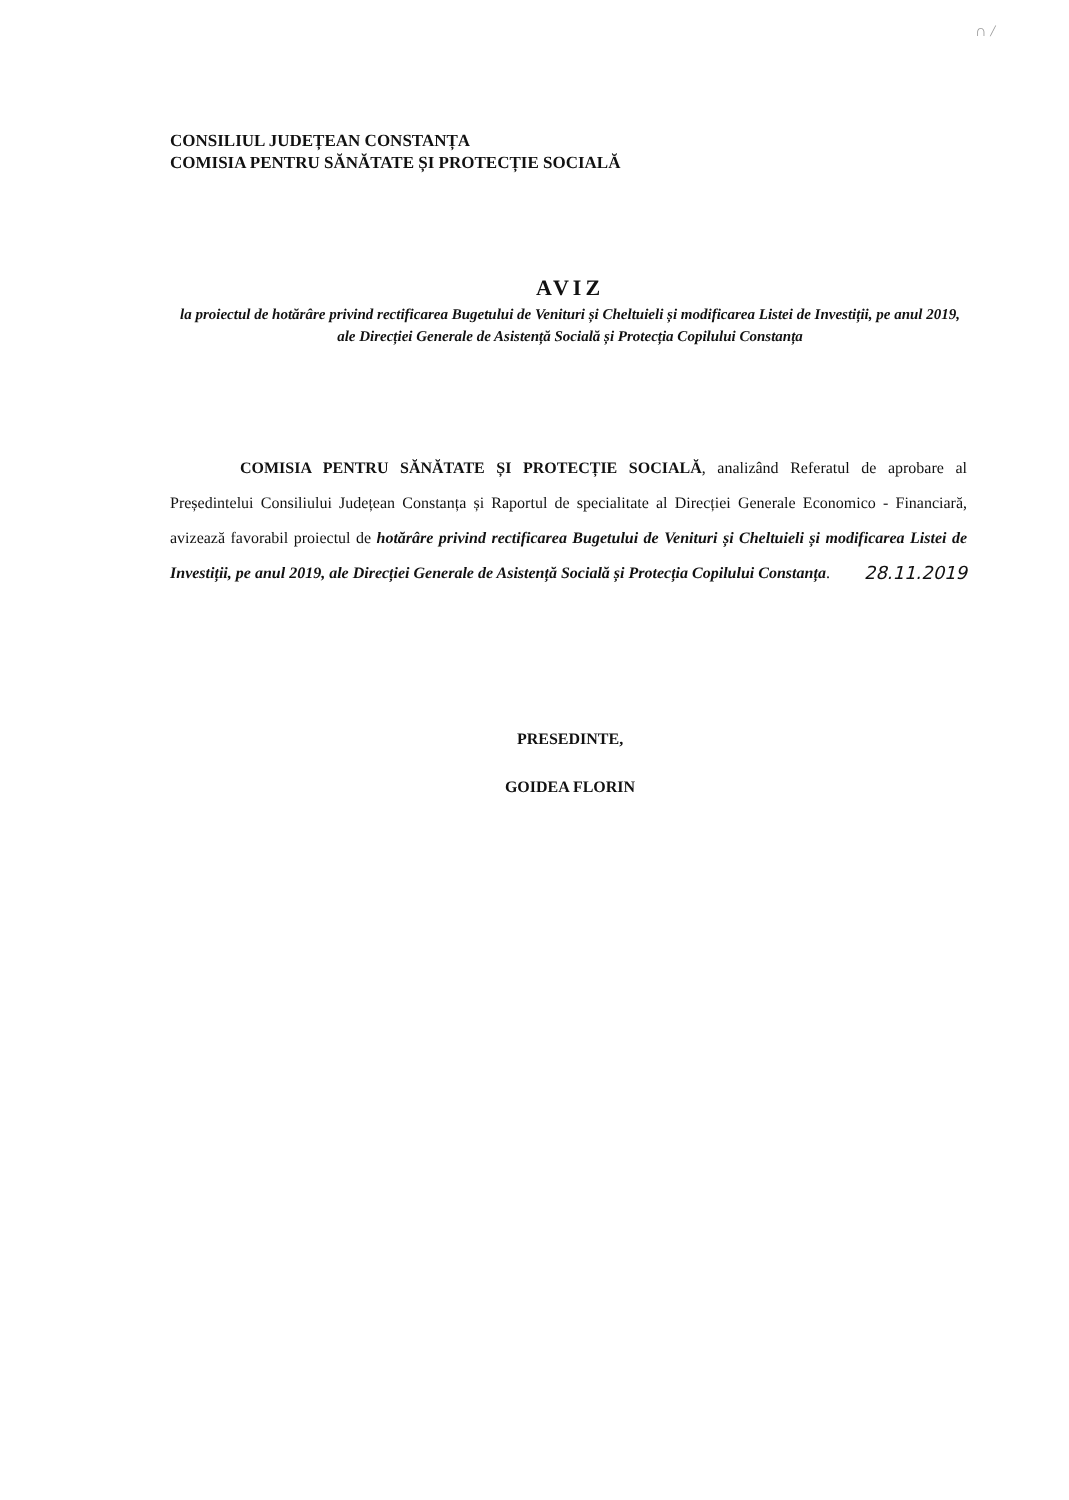∩ /
CONSILIUL JUDEȚEAN CONSTANȚA
COMISIA PENTRU SĂNĂTATE ȘI PROTECȚIE SOCIALĂ
AVIZ
la proiectul de hotărâre privind rectificarea Bugetului de Venituri și Cheltuieli și modificarea Listei de Investiții, pe anul 2019, ale Direcției Generale de Asistență Socială și Protecția Copilului Constanța
COMISIA PENTRU SĂNĂTATE ȘI PROTECȚIE SOCIALĂ, analizând Referatul de aprobare al Președintelui Consiliului Județean Constanța și Raportul de specialitate al Direcției Generale Economico - Financiară, avizează favorabil proiectul de hotărâre privind rectificarea Bugetului de Venituri și Cheltuieli și modificarea Listei de Investiții, pe anul 2019, ale Direcției Generale de Asistență Socială și Protecția Copilului Constanța. 28.11.2019
PRESEDINTE,
GOIDEA FLORIN